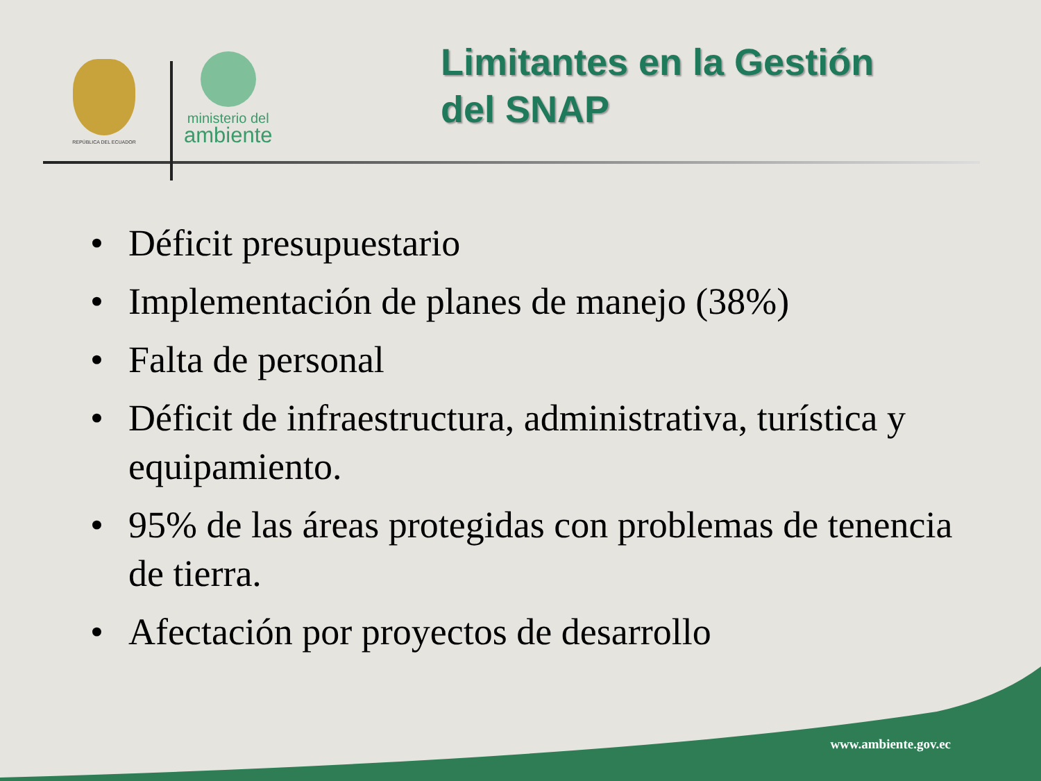REPÚBLICA DEL ECUADOR
ministerio del
ambiente
Limitantes en la Gestión
del SNAP
• Déficit presupuestario
• Implementación de planes de manejo (38%)
• Falta de personal
• Déficit de infraestructura, administrativa, turística y equipamiento.
• 95% de las áreas protegidas con problemas de tenencia de tierra.
• Afectación por proyectos de desarrollo
www.ambiente.gov.ec